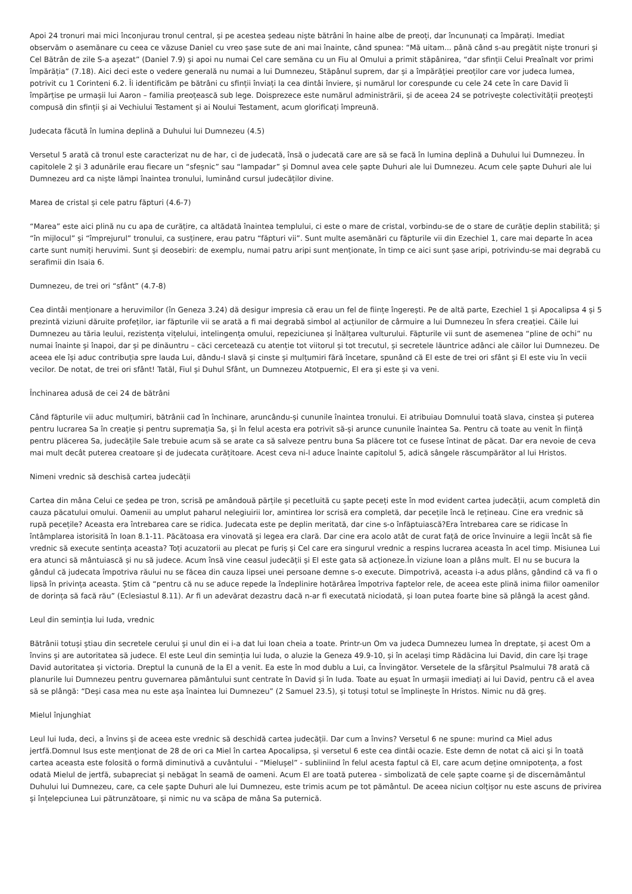Apoi 24 tronuri mai mici înconjurau tronul central, și pe acestea ședeau niște bătrâni în haine albe de preoți, dar încununați ca împărați. Imediat observăm o asemănare cu ceea ce văzuse Daniel cu vreo șase sute de ani mai înainte, când spunea: “Mă uitam... până când s-au pregătit niște tronuri și Cel Bătrân de zile S-a așezat” (Daniel 7.9) și apoi nu numai Cel care semăna cu un Fiu al Omului a primit stăpânirea, “dar sfinții Celui Preaînalt vor primi împărăția” (7.18). Aici deci este o vedere generală nu numai a lui Dumnezeu, Stăpânul suprem, dar și a împărăției preoților care vor judeca lumea, potrivit cu 1 Corinteni 6.2. Îi identificăm pe bătrâni cu sfinții înviați la cea dintâi înviere, și numărul lor corespunde cu cele 24 cete în care David îi împărțise pe urmașii lui Aaron – familia preoțească sub lege. Doisprezece este numărul administrării, și de aceea 24 se potrivește colectivității preoțești compusă din sfinții și ai Vechiului Testament și ai Noului Testament, acum glorificați împreună.
Judecata făcută în lumina deplină a Duhului lui Dumnezeu (4.5)
Versetul 5 arată că tronul este caracterizat nu de har, ci de judecată, însă o judecată care are să se facă în lumina deplină a Duhului lui Dumnezeu. În capitolele 2 și 3 adunările erau fiecare un “sfeșnic” sau “lampadar” și Domnul avea cele șapte Duhuri ale lui Dumnezeu. Acum cele șapte Duhuri ale lui Dumnezeu ard ca niște lămpi înaintea tronului, luminând cursul judecăților divine.
Marea de cristal și cele patru făpturi (4.6-7)
“Marea” este aici plină nu cu apa de curățire, ca altădată înaintea templului, ci este o mare de cristal, vorbindu-se de o stare de curăție deplin stabilită; și “în mijlocul” și “împrejurul” tronului, ca susținere, erau patru “făpturi vii”. Sunt multe asemănări cu făpturile vii din Ezechiel 1, care mai departe în acea carte sunt numiți heruvimi. Sunt și deosebiri: de exemplu, numai patru aripi sunt menționate, în timp ce aici sunt șase aripi, potrivindu-se mai degrabă cu serafimii din Isaia 6.
Dumnezeu, de trei ori “sfânt” (4.7-8)
Cea dintâi menționare a heruvimilor (în Geneza 3.24) dă desigur impresia că erau un fel de ființe îngerești. Pe de altă parte, Ezechiel 1 și Apocalipsa 4 și 5 prezintă viziuni dăruite profeților, iar făpturile vii se arată a fi mai degrabă simbol al acțiunilor de cârmuire a lui Dumnezeu în sfera creației. Căile lui Dumnezeu au tăria leului, rezistența vițelului, intelingența omului, repeziciunea și înălțarea vulturului. Făpturile vii sunt de asemenea “pline de ochi” nu numai înainte și înapoi, dar și pe dinăuntru – căci cercetează cu atenție tot viitorul și tot trecutul, și secretele lăuntrice adânci ale căilor lui Dumnezeu. De aceea ele își aduc contribuția spre lauda Lui, dându-I slavă și cinste și mulțumiri fără încetare, spunând că El este de trei ori sfânt și El este viu în vecii vecilor. De notat, de trei ori sfânt! Tatăl, Fiul și Duhul Sfânt, un Dumnezeu Atotpuernic, El era și este și va veni.
Închinarea adusă de cei 24 de bătrâni
Când făpturile vii aduc mulțumiri, bătrânii cad în închinare, aruncându-și cununile înaintea tronului. Ei atribuiau Domnului toată slava, cinstea și puterea pentru lucrarea Sa în creație și pentru supremația Sa, și în felul acesta era potrivit să-și arunce cununile înaintea Sa. Pentru că toate au venit în ființă pentru plăcerea Sa, judecățile Sale trebuie acum să se arate ca să salveze pentru buna Sa plăcere tot ce fusese întinat de păcat. Dar era nevoie de ceva mai mult decât puterea creatoare și de judecata curățitoare. Acest ceva ni-l aduce înainte capitolul 5, adică sângele răscumpărător al lui Hristos.
Nimeni vrednic să deschisă cartea judecății
Cartea din mâna Celui ce ședea pe tron, scrisă pe amândouă părțile și pecetluită cu șapte peceți este în mod evident cartea judecății, acum completă din cauza păcatului omului. Oamenii au umplut paharul nelegiuirii lor, amintirea lor scrisă era completă, dar pecețile încă le rețineau. Cine era vrednic să rupă pecețile? Aceasta era întrebarea care se ridica. Judecata este pe deplin meritată, dar cine s-o înfăptuiască?Era întrebarea care se ridicase în întâmplarea istorisită în Ioan 8.1-11. Păcătoasa era vinovată și legea era clară. Dar cine era acolo atât de curat față de orice învinuire a legii încât să fie vrednic să execute sentința aceasta? Toți acuzatorii au plecat pe furiș și Cel care era singurul vrednic a respins lucrarea aceasta în acel timp. Misiunea Lui era atunci să mântuiască și nu să judece. Acum însă vine ceasul judecății și El este gata să acționeze.În viziune Ioan a plâns mult. El nu se bucura la gândul că judecata împotriva răului nu se făcea din cauza lipsei unei persoane demne s-o execute. Dimpotrivă, aceasta i-a adus plâns, gândind că va fi o lipsă în privința aceasta. Știm că “pentru că nu se aduce repede la îndeplinire hotărârea împotriva faptelor rele, de aceea este plină inima fiilor oamenilor de dorința să facă rău” (Eclesiastul 8.11). Ar fi un adevărat dezastru dacă n-ar fi executată niciodată, și Ioan putea foarte bine să plângă la acest gând.
Leul din seminția lui Iuda, vrednic
Bătrânii totuși știau din secretele cerului și unul din ei i-a dat lui Ioan cheia a toate. Printr-un Om va judeca Dumnezeu lumea în dreptate, și acest Om a învins și are autoritatea să judece. El este Leul din seminția lui Iuda, o aluzie la Geneza 49.9-10, și în același timp Rădăcina lui David, din care își trage David autoritatea și victoria. Dreptul la cunună de la El a venit. Ea este în mod dublu a Lui, ca Învingător. Versetele de la sfârșitul Psalmului 78 arată că planurile lui Dumnezeu pentru guvernarea pământului sunt centrate în David și în Iuda. Toate au eșuat în urmașii imediați ai lui David, pentru că el avea să se plângă: “Deși casa mea nu este așa înaintea lui Dumnezeu” (2 Samuel 23.5), și totuși totul se împlinește în Hristos. Nimic nu dă greș.
Mielul înjunghiat
Leul lui Iuda, deci, a învins și de aceea este vrednic să deschidă cartea judecății. Dar cum a învins? Versetul 6 ne spune: murind ca Miel adus jertfă.Domnul Isus este menționat de 28 de ori ca Miel în cartea Apocalipsa, și versetul 6 este cea dintâi ocazie. Este demn de notat că aici și în toată cartea aceasta este folosită o formă diminutivă a cuvântului - “Mielușel” - subliniind în felul acesta faptul că El, care acum deține omnipotența, a fost odată Mielul de jertfă, subapreciat și nebăgat în seamă de oameni. Acum El are toată puterea - simbolizată de cele șapte coarne și de discernământul Duhului lui Dumnezeu, care, ca cele șapte Duhuri ale lui Dumnezeu, este trimis acum pe tot pământul. De aceea niciun colțișor nu este ascuns de privirea și înțelepciunea Lui pătrunzătoare, și nimic nu va scăpa de mâna Sa puternică.